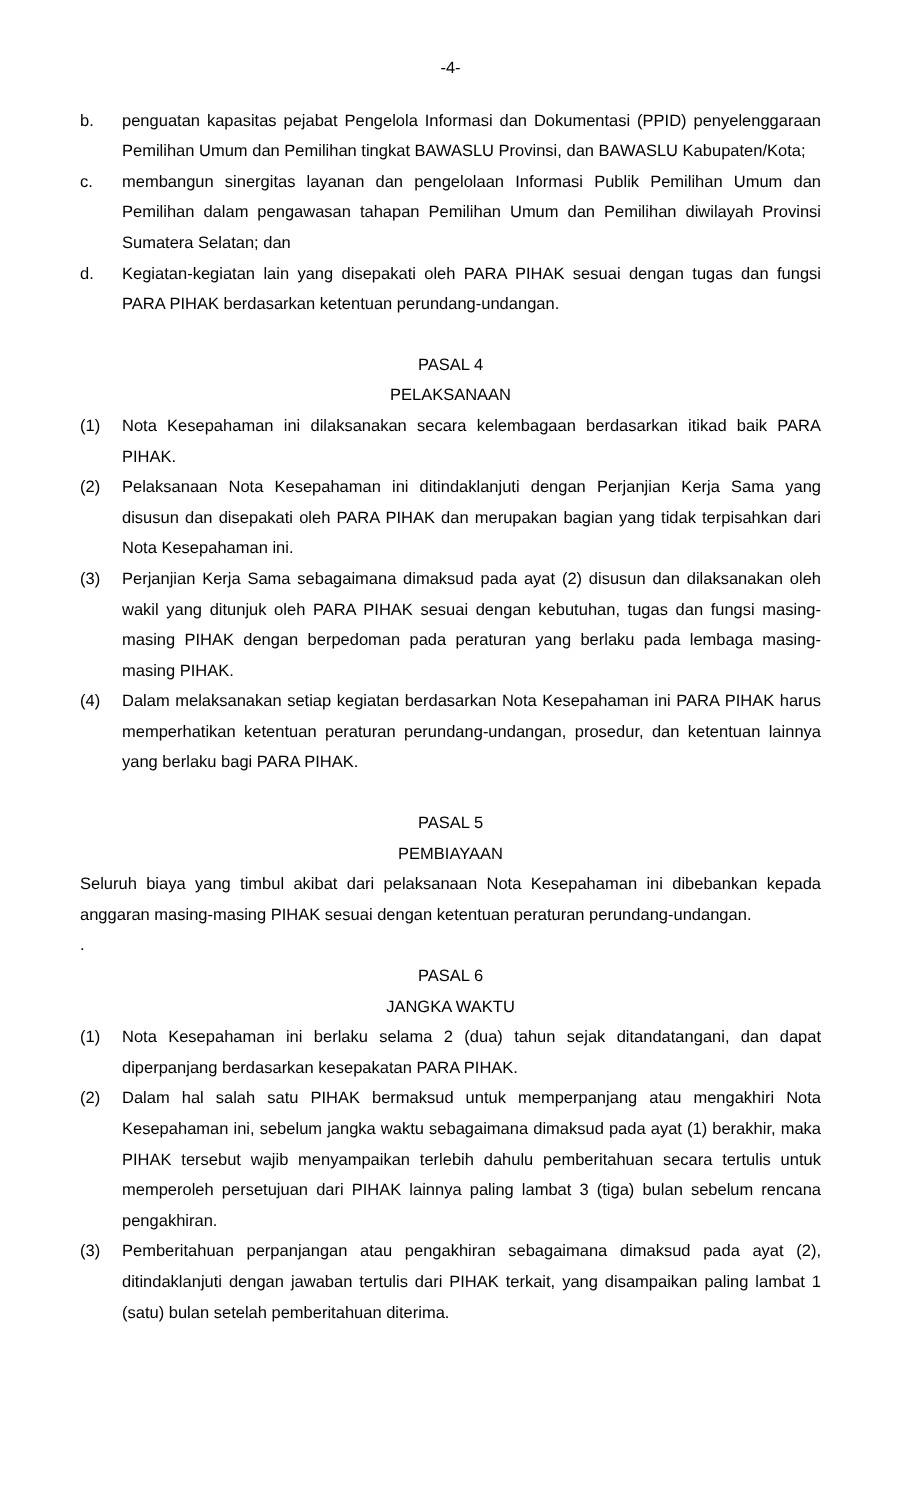-4-
b. penguatan kapasitas pejabat Pengelola Informasi dan Dokumentasi (PPID) penyelenggaraan Pemilihan Umum dan Pemilihan tingkat BAWASLU Provinsi, dan BAWASLU Kabupaten/Kota;
c. membangun sinergitas layanan dan pengelolaan Informasi Publik Pemilihan Umum dan Pemilihan dalam pengawasan tahapan Pemilihan Umum dan Pemilihan diwilayah Provinsi Sumatera Selatan; dan
d. Kegiatan-kegiatan lain yang disepakati oleh PARA PIHAK sesuai dengan tugas dan fungsi PARA PIHAK berdasarkan ketentuan perundang-undangan.
PASAL 4
PELAKSANAAN
(1) Nota Kesepahaman ini dilaksanakan secara kelembagaan berdasarkan itikad baik PARA PIHAK.
(2) Pelaksanaan Nota Kesepahaman ini ditindaklanjuti dengan Perjanjian Kerja Sama yang disusun dan disepakati oleh PARA PIHAK dan merupakan bagian yang tidak terpisahkan dari Nota Kesepahaman ini.
(3) Perjanjian Kerja Sama sebagaimana dimaksud pada ayat (2) disusun dan dilaksanakan oleh wakil yang ditunjuk oleh PARA PIHAK sesuai dengan kebutuhan, tugas dan fungsi masing-masing PIHAK dengan berpedoman pada peraturan yang berlaku pada lembaga masing-masing PIHAK.
(4) Dalam melaksanakan setiap kegiatan berdasarkan Nota Kesepahaman ini PARA PIHAK harus memperhatikan ketentuan peraturan perundang-undangan, prosedur, dan ketentuan lainnya yang berlaku bagi PARA PIHAK.
PASAL 5
PEMBIAYAAN
Seluruh biaya yang timbul akibat dari pelaksanaan Nota Kesepahaman ini dibebankan kepada anggaran masing-masing PIHAK sesuai dengan ketentuan peraturan perundang-undangan.
.
PASAL 6
JANGKA WAKTU
(1) Nota Kesepahaman ini berlaku selama 2 (dua) tahun sejak ditandatangani, dan dapat diperpanjang berdasarkan kesepakatan PARA PIHAK.
(2) Dalam hal salah satu PIHAK bermaksud untuk memperpanjang atau mengakhiri Nota Kesepahaman ini, sebelum jangka waktu sebagaimana dimaksud pada ayat (1) berakhir, maka PIHAK tersebut wajib menyampaikan terlebih dahulu pemberitahuan secara tertulis untuk memperoleh persetujuan dari PIHAK lainnya paling lambat 3 (tiga) bulan sebelum rencana pengakhiran.
(3) Pemberitahuan perpanjangan atau pengakhiran sebagaimana dimaksud pada ayat (2), ditindaklanjuti dengan jawaban tertulis dari PIHAK terkait, yang disampaikan paling lambat 1 (satu) bulan setelah pemberitahuan diterima.